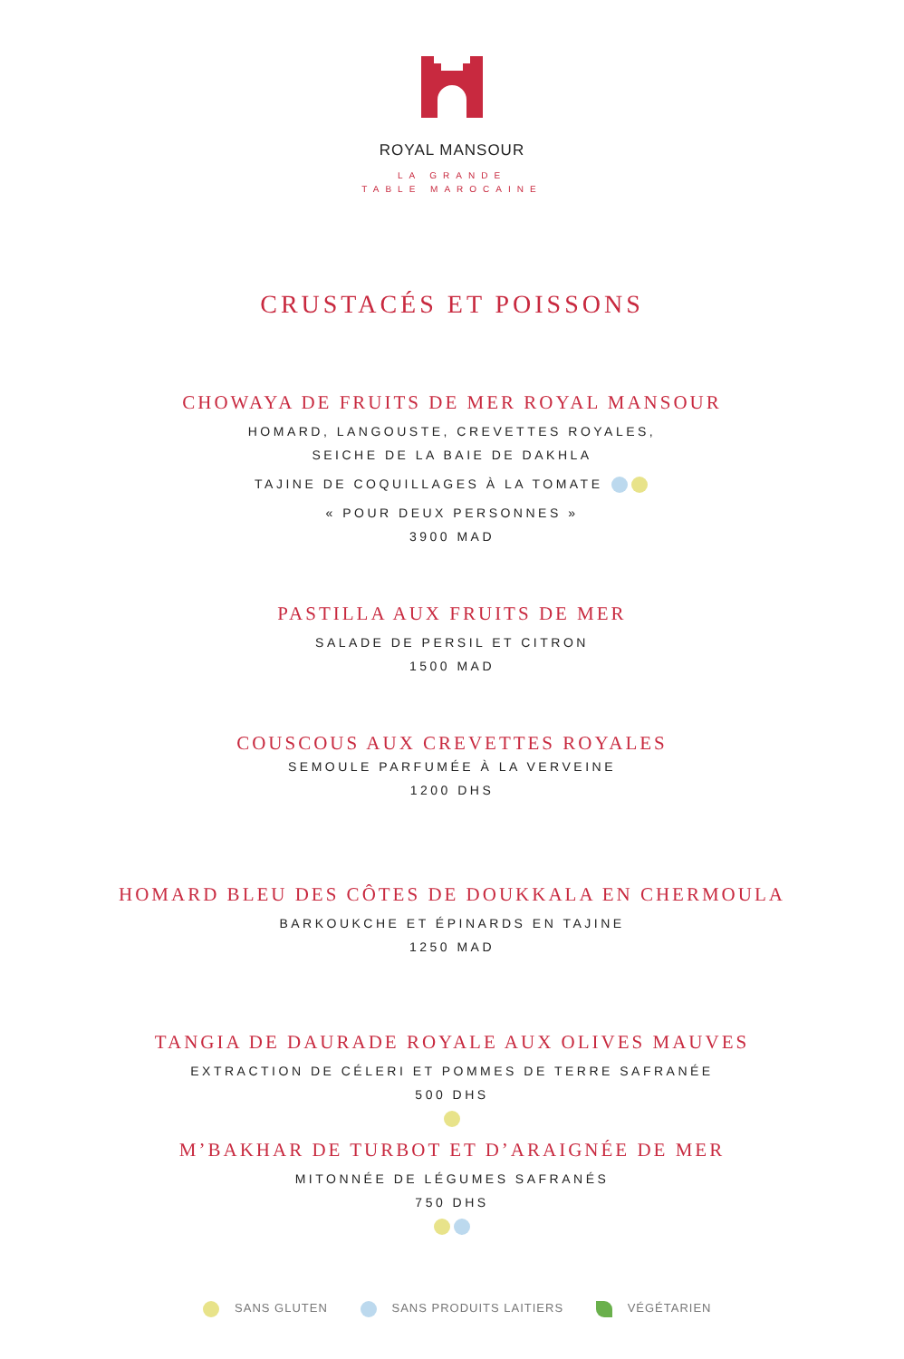ROYAL MANSOUR
LA GRANDE
TABLE MAROCAINE
CRUSTACÉS ET POISSONS
CHOWAYA DE FRUITS DE MER ROYAL MANSOUR
HOMARD, LANGOUSTE, CREVETTES ROYALES,
SEICHE DE LA BAIE DE DAKHLA
TAJINE DE COQUILLAGES À LA TOMATE
« POUR DEUX PERSONNES »
3900 MAD
PASTILLA AUX FRUITS DE MER
SALADE DE PERSIL ET CITRON
1500 MAD
COUSCOUS AUX CREVETTES ROYALES
SEMOULE PARFUMÉE À LA VERVEINE
1200 DHS
HOMARD BLEU DES CÔTES DE DOUKKALA EN CHERMOULA
BARKOUKCHE ET ÉPINARDS EN TAJINE
1250 MAD
TANGIA DE DAURADE ROYALE AUX OLIVES MAUVES
EXTRACTION DE CÉLERI ET POMMES DE TERRE SAFRANÉE
500 DHS
M’BAKHAR DE TURBOT ET D’ARAIGNÉE DE MER
MITONNÉE DE LÉGUMES SAFRANÉS
750 DHS
SANS GLUTEN SANS PRODUITS LAITIERS VÉGÉTARIEN